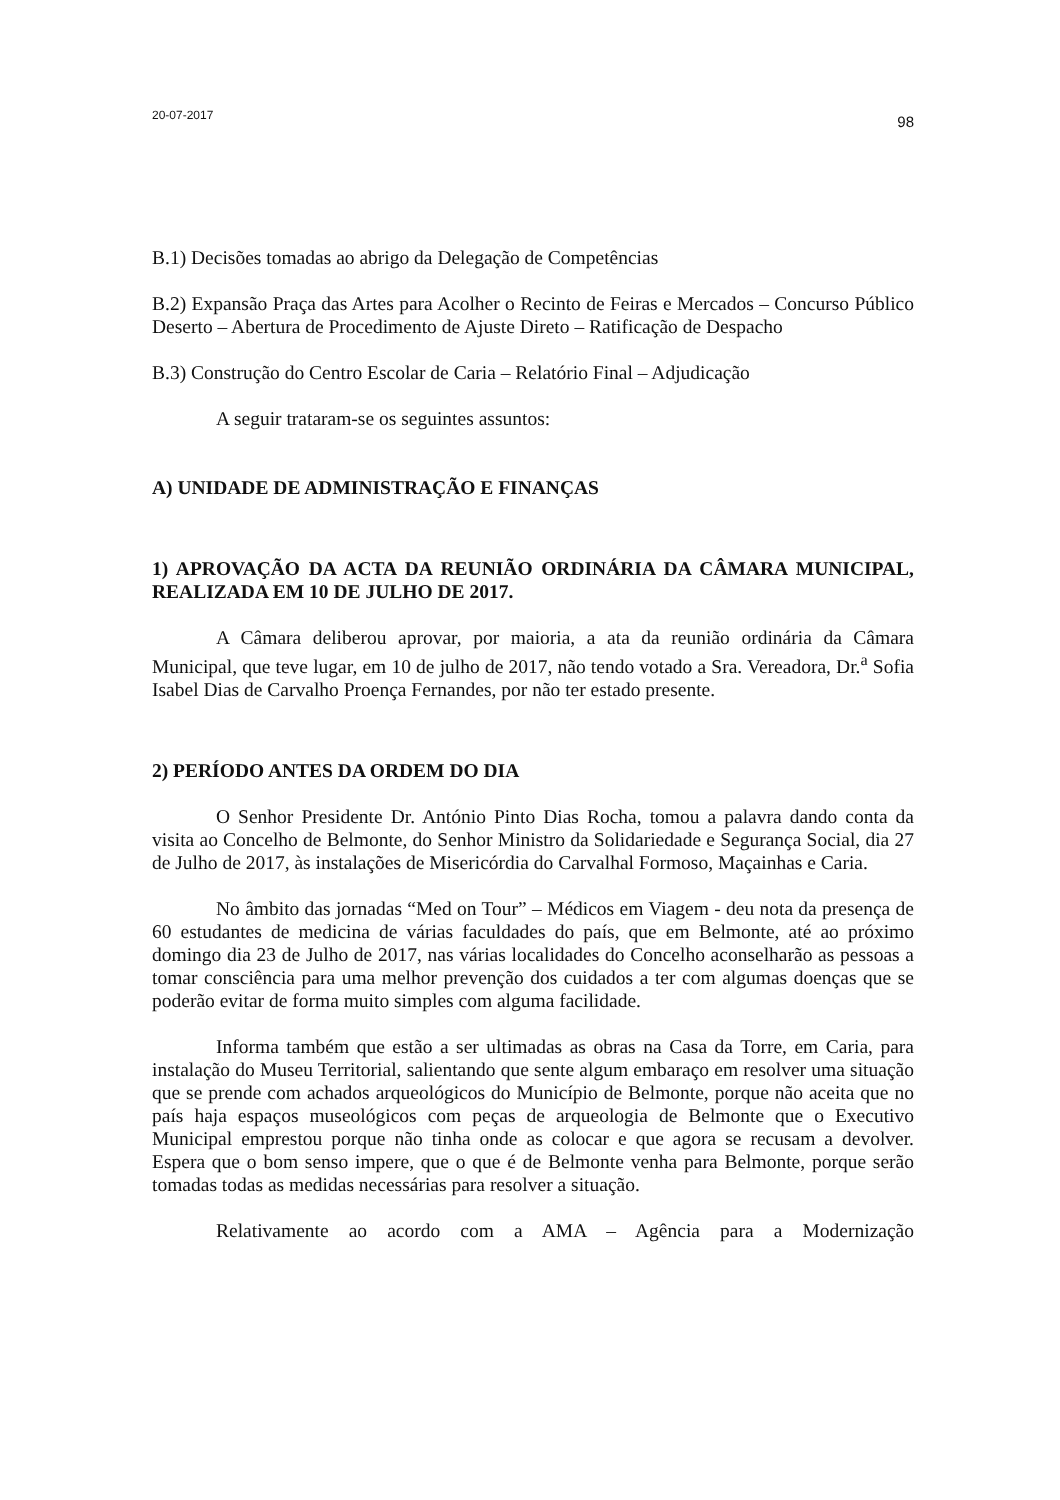20-07-2017 98
B.1) Decisões tomadas ao abrigo da Delegação de Competências
B.2) Expansão Praça das Artes para Acolher o Recinto de Feiras e Mercados – Concurso Público Deserto – Abertura de Procedimento de Ajuste Direto – Ratificação de Despacho
B.3) Construção do Centro Escolar de Caria – Relatório Final – Adjudicação
A seguir trataram-se os seguintes assuntos:
A) UNIDADE DE ADMINISTRAÇÃO E FINANÇAS
1) APROVAÇÃO DA ACTA DA REUNIÃO ORDINÁRIA DA CÂMARA MUNICIPAL, REALIZADA EM 10 DE JULHO DE 2017.
A Câmara deliberou aprovar, por maioria, a ata da reunião ordinária da Câmara Municipal, que teve lugar, em 10 de julho de 2017, não tendo votado a Sra. Vereadora, Dr.<sup>a</sup> Sofia Isabel Dias de Carvalho Proença Fernandes, por não ter estado presente.
2) PERÍODO ANTES DA ORDEM DO DIA
O Senhor Presidente Dr. António Pinto Dias Rocha, tomou a palavra dando conta da visita ao Concelho de Belmonte, do Senhor Ministro da Solidariedade e Segurança Social, dia 27 de Julho de 2017, às instalações de Misericórdia do Carvalhal Formoso, Maçainhas e Caria.
No âmbito das jornadas “Med on Tour” – Médicos em Viagem - deu nota da presença de 60 estudantes de medicina de várias faculdades do país, que em Belmonte, até ao próximo domingo dia 23 de Julho de 2017, nas várias localidades do Concelho aconselharão as pessoas a tomar consciência para uma melhor prevenção dos cuidados a ter com algumas doenças que se poderão evitar de forma muito simples com alguma facilidade.
Informa também que estão a ser ultimadas as obras na Casa da Torre, em Caria, para instalação do Museu Territorial, salientando que sente algum embaraço em resolver uma situação que se prende com achados arqueológicos do Município de Belmonte, porque não aceita que no país haja espaços museológicos com peças de arqueologia de Belmonte que o Executivo Municipal emprestou porque não tinha onde as colocar e que agora se recusam a devolver. Espera que o bom senso impere, que o que é de Belmonte venha para Belmonte, porque serão tomadas todas as medidas necessárias para resolver a situação.
Relativamente ao acordo com a AMA – Agência para a Modernização